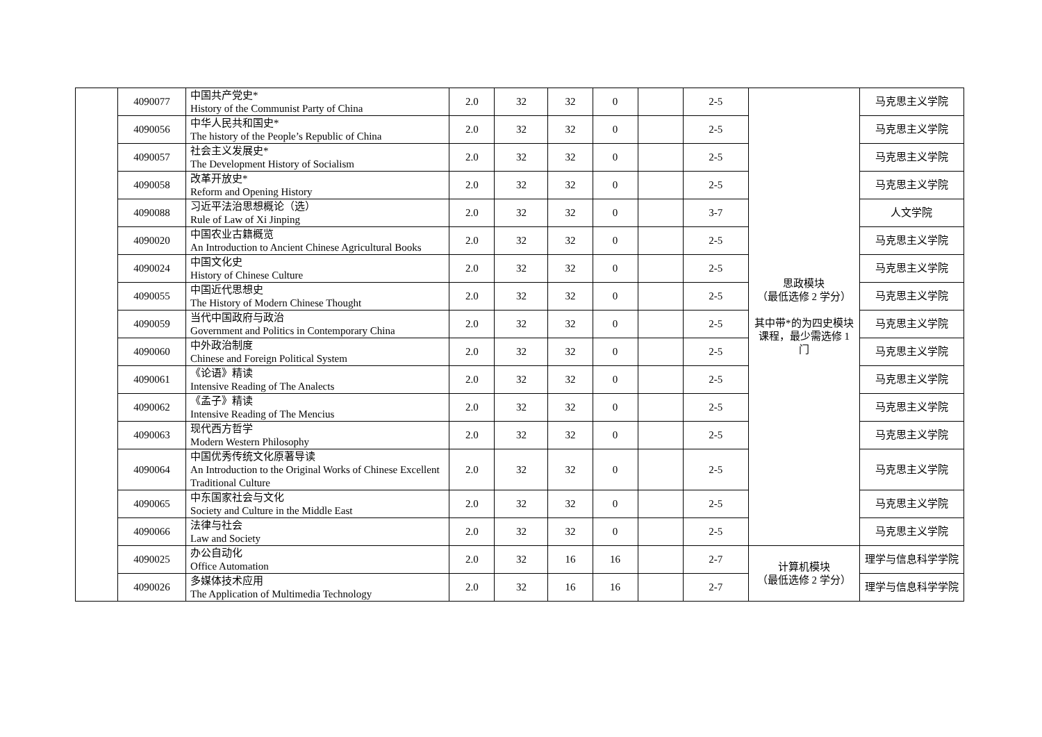| | 4090077 | 中国共产党史* History of the Communist Party of China | 2.0 | 32 | 32 | 0 | | 2-5 | 思政模块 （最低选修 2 学分） 其中带*的为四史模块课程，最少需选修 1 门 | 马克思主义学院 |
| | 4090056 | 中华人民共和国史* The history of the People’s Republic of China | 2.0 | 32 | 32 | 0 | | 2-5 | | 马克思主义学院 |
| | 4090057 | 社会主义发展史* The Development History of Socialism | 2.0 | 32 | 32 | 0 | | 2-5 | | 马克思主义学院 |
| | 4090058 | 改革开放史* Reform and Opening History | 2.0 | 32 | 32 | 0 | | 2-5 | | 马克思主义学院 |
| | 4090088 | 习近平法治思想概论（选） Rule of Law of Xi Jinping | 2.0 | 32 | 32 | 0 | | 3-7 | | 人文学院 |
| | 4090020 | 中国农业古籍概览 An Introduction to Ancient Chinese Agricultural Books | 2.0 | 32 | 32 | 0 | | 2-5 | | 马克思主义学院 |
| | 4090024 | 中国文化史 History of Chinese Culture | 2.0 | 32 | 32 | 0 | | 2-5 | | 马克思主义学院 |
| | 4090055 | 中国近代思想史 The History of Modern Chinese Thought | 2.0 | 32 | 32 | 0 | | 2-5 | | 马克思主义学院 |
| | 4090059 | 当代中国政府与政治 Government and Politics in Contemporary China | 2.0 | 32 | 32 | 0 | | 2-5 | | 马克思主义学院 |
| | 4090060 | 中外政治制度 Chinese and Foreign Political System | 2.0 | 32 | 32 | 0 | | 2-5 | | 马克思主义学院 |
| | 4090061 | 《论语》精读 Intensive Reading of The Analects | 2.0 | 32 | 32 | 0 | | 2-5 | | 马克思主义学院 |
| | 4090062 | 《孟子》精读 Intensive Reading of The Mencius | 2.0 | 32 | 32 | 0 | | 2-5 | | 马克思主义学院 |
| | 4090063 | 现代西方哲学 Modern Western Philosophy | 2.0 | 32 | 32 | 0 | | 2-5 | | 马克思主义学院 |
| | 4090064 | 中国优秀传统文化原著导读 An Introduction to the Original Works of Chinese Excellent Traditional Culture | 2.0 | 32 | 32 | 0 | | 2-5 | | 马克思主义学院 |
| | 4090065 | 中东国家社会与文化 Society and Culture in the Middle East | 2.0 | 32 | 32 | 0 | | 2-5 | | 马克思主义学院 |
| | 4090066 | 法律与社会 Law and Society | 2.0 | 32 | 32 | 0 | | 2-5 | | 马克思主义学院 |
| | 4090025 | 办公自动化 Office Automation | 2.0 | 32 | 16 | 16 | | 2-7 | 计算机模块 （最低选修 2 学分） | 理学与信息科学学院 |
| | 4090026 | 多媒体技术应用 The Application of Multimedia Technology | 2.0 | 32 | 16 | 16 | | 2-7 | | 理学与信息科学学院 |